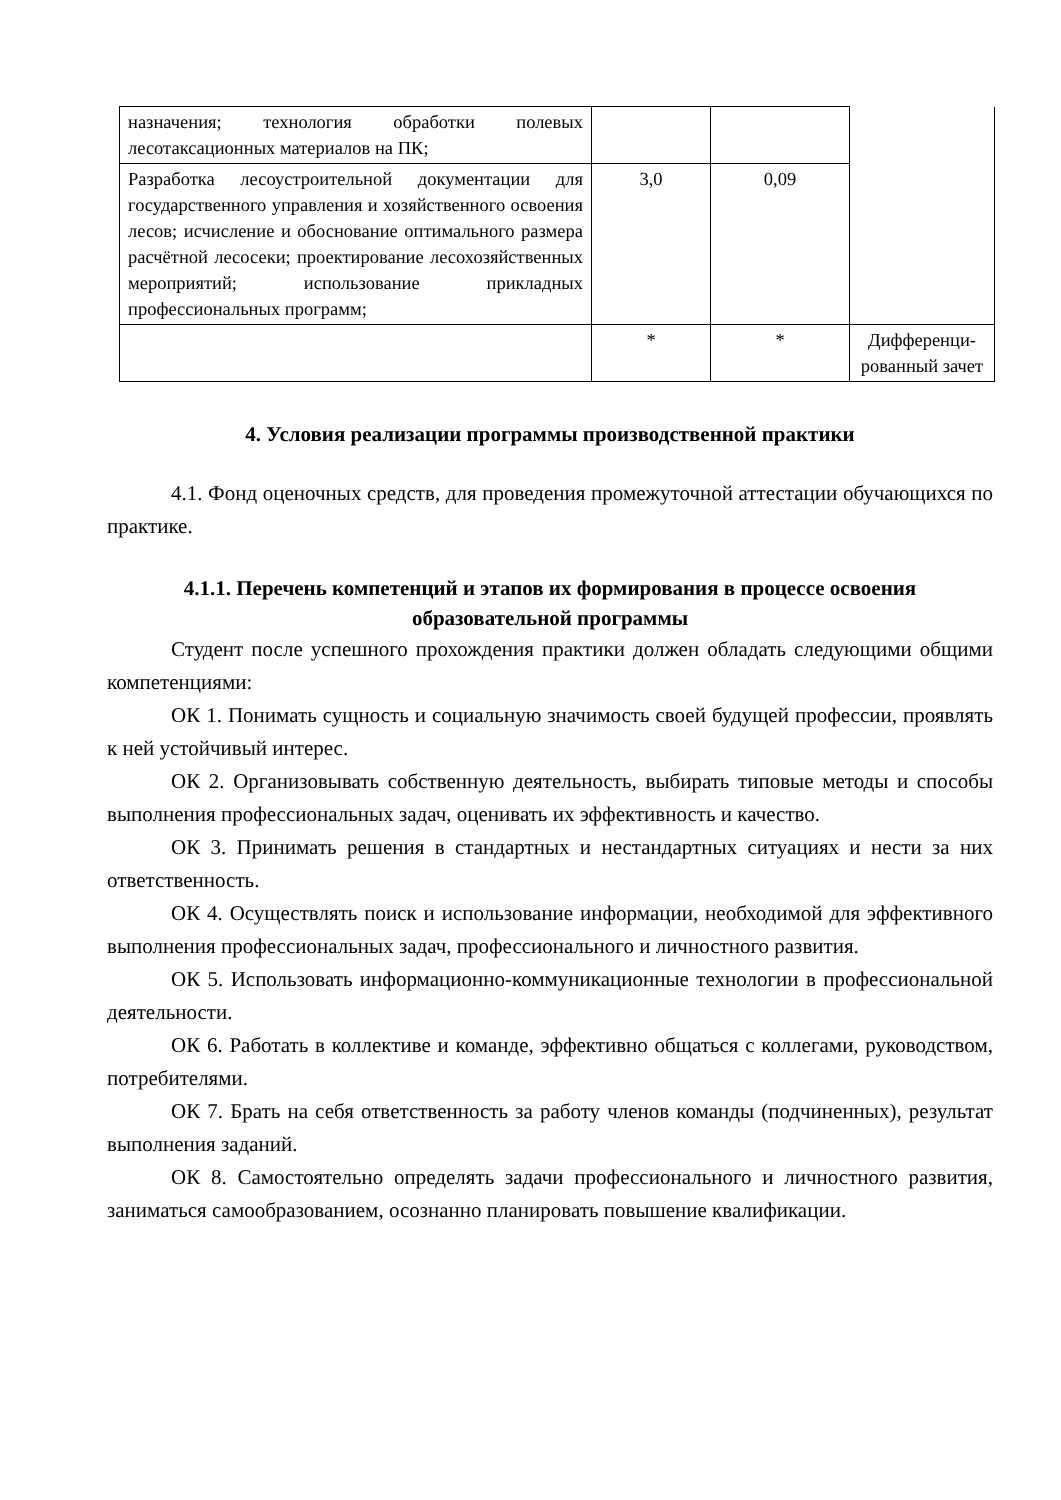| назначения; технология обработки полевых лесотаксационных материалов на ПК; | | | |
| Разработка лесоустроительной документации для государственного управления и хозяйственного освоения лесов; исчисление и обоснование оптимального размера расчётной лесосеки; проектирование лесохозяйственных мероприятий; использование прикладных профессиональных программ; | 3,0 | 0,09 | |
| | * | * | Дифференци-рованный зачет |
4. Условия реализации программы производственной практики
4.1. Фонд оценочных средств, для проведения промежуточной аттестации обучающихся по практике.
4.1.1. Перечень компетенций и этапов их формирования в процессе освоения образовательной программы
Студент после успешного прохождения практики должен обладать следующими общими компетенциями:
ОК 1. Понимать сущность и социальную значимость своей будущей профессии, проявлять к ней устойчивый интерес.
ОК 2. Организовывать собственную деятельность, выбирать типовые методы и способы выполнения профессиональных задач, оценивать их эффективность и качество.
ОК 3. Принимать решения в стандартных и нестандартных ситуациях и нести за них ответственность.
ОК 4. Осуществлять поиск и использование информации, необходимой для эффективного выполнения профессиональных задач, профессионального и личностного развития.
ОК 5. Использовать информационно-коммуникационные технологии в профессиональной деятельности.
ОК 6. Работать в коллективе и команде, эффективно общаться с коллегами, руководством, потребителями.
ОК 7. Брать на себя ответственность за работу членов команды (подчиненных), результат выполнения заданий.
ОК 8. Самостоятельно определять задачи профессионального и личностного развития, заниматься самообразованием, осознанно планировать повышение квалификации.